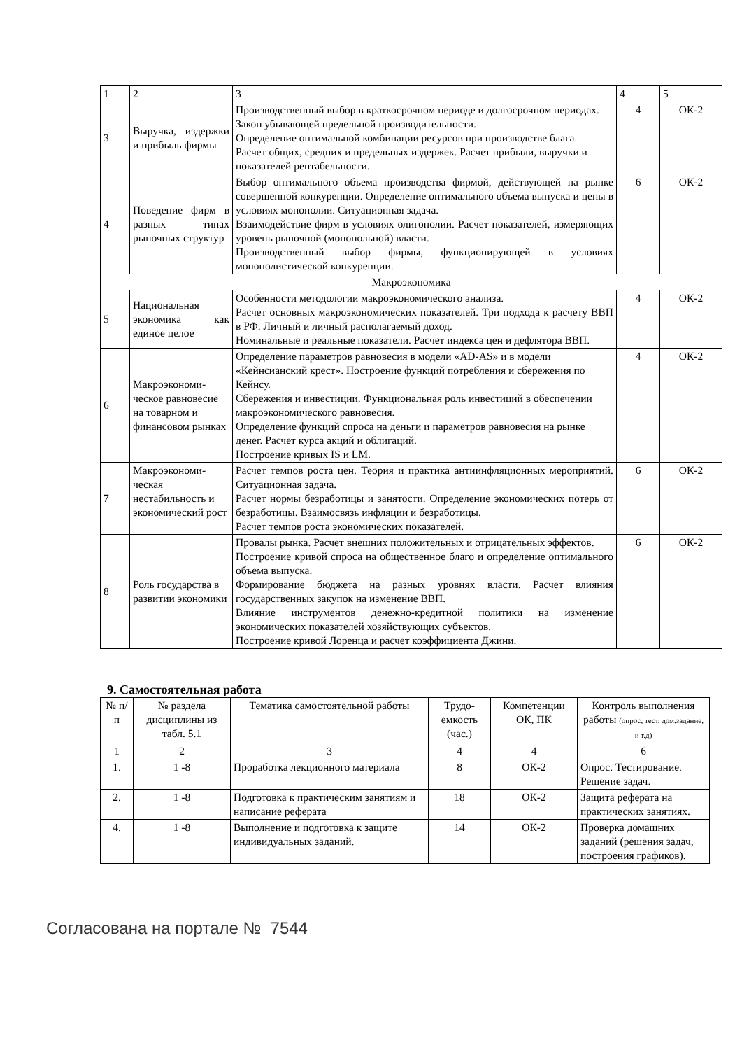| 1 | 2 | 3 | 4 | 5 |
| 3 | Выручка, издержки и прибыль фирмы | Производственный выбор в краткосрочном периоде и долгосрочном периодах. Закон убывающей предельной производительности. Определение оптимальной комбинации ресурсов при производстве блага. Расчет общих, средних и предельных издержек. Расчет прибыли, выручки и показателей рентабельности. | 4 | ОК-2 |
| 4 | Поведение фирм в разных типах рыночных структур | Выбор оптимального объема производства фирмой, действующей на рынке совершенной конкуренции. Определение оптимального объема выпуска и цены в условиях монополии. Ситуационная задача. Взаимодействие фирм в условиях олигополии. Расчет показателей, измеряющих уровень рыночной (монопольной) власти. Производственный выбор фирмы, функционирующей в условиях монополистической конкуренции. | 6 | ОК-2 |
| Макроэкономика | | | | |
| 5 | Национальная экономика как единое целое | Особенности методологии макроэкономического анализа. Расчет основных макроэкономических показателей. Три подхода к расчету ВВП в РФ. Личный и личный располагаемый доход. Номинальные и реальные показатели. Расчет индекса цен и дефлятора ВВП. | 4 | ОК-2 |
| 6 | Макроэкономи-ческое равновесие на товарном и финансовом рынках | Определение параметров равновесия в модели «AD-AS» и в модели «Кейнсианский крест». Построение функций потребления и сбережения по Кейнсу. Сбережения и инвестиции. Функциональная роль инвестиций в обеспечении макроэкономического равновесия. Определение функций спроса на деньги и параметров равновесия на рынке денег. Расчет курса акций и облигаций. Построение кривых IS и LM. | 4 | ОК-2 |
| 7 | Макроэкономи-ческая нестабильность и экономический рост | Расчет темпов роста цен. Теория и практика антиинфляционных мероприятий. Ситуационная задача. Расчет нормы безработицы и занятости. Определение экономических потерь от безработицы. Взаимосвязь инфляции и безработицы. Расчет темпов роста экономических показателей. | 6 | ОК-2 |
| 8 | Роль государства в развитии экономики | Провалы рынка. Расчет внешних положительных и отрицательных эффектов. Построение кривой спроса на общественное благо и определение оптимального объема выпуска. Формирование бюджета на разных уровнях власти. Расчет влияния государственных закупок на изменение ВВП. Влияние инструментов денежно-кредитной политики на изменение экономических показателей хозяйствующих субъектов. Построение кривой Лоренца и расчет коэффициента Джини. | 6 | ОК-2 |
9. Самостоятельная работа
| № п/п | № раздела дисциплины из табл. 5.1 | Тематика самостоятельной работы | Трудо-емкость (час.) | Компетенции ОК, ПК | Контроль выполнения работы (опрос, тест, дом.задание, и т.д) |
| --- | --- | --- | --- | --- | --- |
| 1 | 2 | 3 | 4 | 4 | 6 |
| 1. | 1 -8 | Проработка лекционного материала | 8 | ОК-2 | Опрос. Тестирование. Решение задач. |
| 2. | 1 -8 | Подготовка к практическим занятиям и написание реферата | 18 | ОК-2 | Защита реферата на практических занятиях. |
| 4. | 1 -8 | Выполнение и подготовка к защите индивидуальных заданий. | 14 | ОК-2 | Проверка домашних заданий (решения задач, построения графиков). |
Согласована на портале № 7544